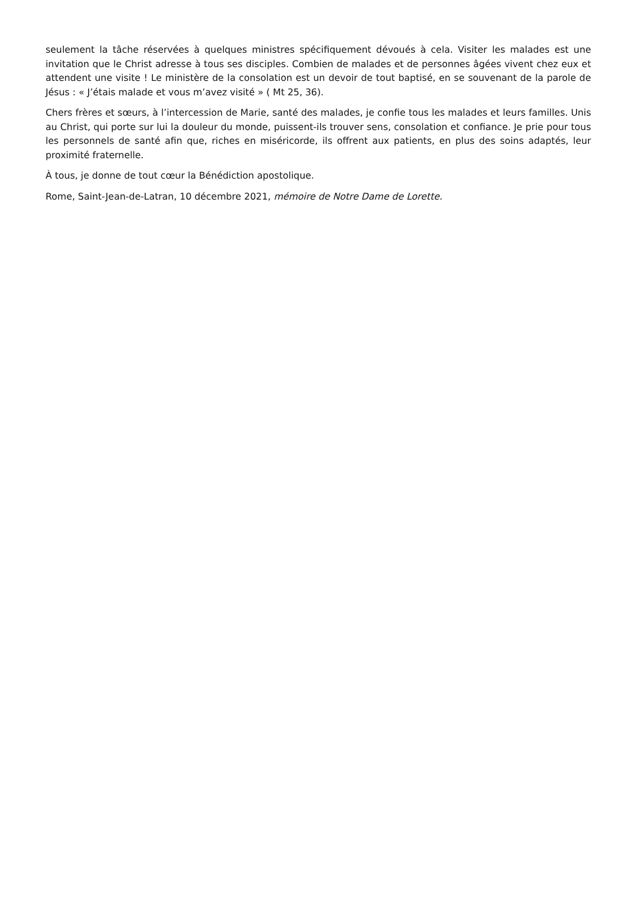seulement la tâche réservées à quelques ministres spécifiquement dévoués à cela. Visiter les malades est une invitation que le Christ adresse à tous ses disciples. Combien de malades et de personnes âgées vivent chez eux et attendent une visite ! Le ministère de la consolation est un devoir de tout baptisé, en se souvenant de la parole de Jésus : « J’étais malade et vous m’avez visité » ( Mt 25, 36).
Chers frères et sœurs, à l’intercession de Marie, santé des malades, je confie tous les malades et leurs familles. Unis au Christ, qui porte sur lui la douleur du monde, puissent-ils trouver sens, consolation et confiance. Je prie pour tous les personnels de santé afin que, riches en miséricorde, ils offrent aux patients, en plus des soins adaptés, leur proximité fraternelle.
À tous, je donne de tout cœur la Bénédiction apostolique.
Rome, Saint-Jean-de-Latran, 10 décembre 2021, mémoire de Notre Dame de Lorette.